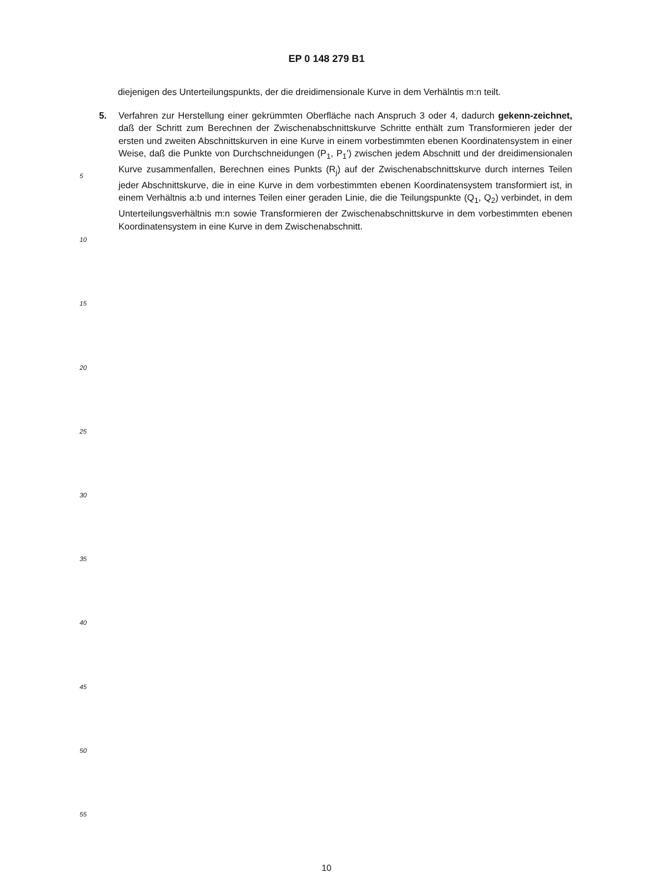EP 0 148 279 B1
diejenigen des Unterteilungspunkts, der die dreidimensionale Kurve in dem Verhälntis m:n teilt.
5. Verfahren zur Herstellung einer gekrümmten Oberfläche nach Anspruch 3 oder 4, dadurch gekenn-zeichnet, daß der Schritt zum Berechnen der Zwischenabschnittskurve Schritte enthält zum Transformieren jeder der ersten und zweiten Abschnittskurven in eine Kurve in einem vorbestimmten ebenen Koordinatensystem in einer Weise, daß die Punkte von Durchschneidungen (P<sub>1</sub>, P<sub>1</sub>') zwischen jedem Abschnitt und der dreidimensionalen Kurve zusammenfallen, Berechnen eines Punkts (R<sub>j</sub>) auf der Zwischenabschnittskurve durch internes Teilen jeder Abschnittskurve, die in eine Kurve in dem vorbestimmten ebenen Koordinatensystem transformiert ist, in einem Verhältnis a:b und internes Teilen einer geraden Linie, die die Teilungspunkte (Q<sub>1</sub>, Q<sub>2</sub>) verbindet, in dem Unterteilungsverhältnis m:n sowie Transformieren der Zwischenabschnittskurve in dem vorbestimmten ebenen Koordinatensystem in eine Kurve in dem Zwischenabschnitt.
5
10
15
20
25
30
35
40
45
50
55
10